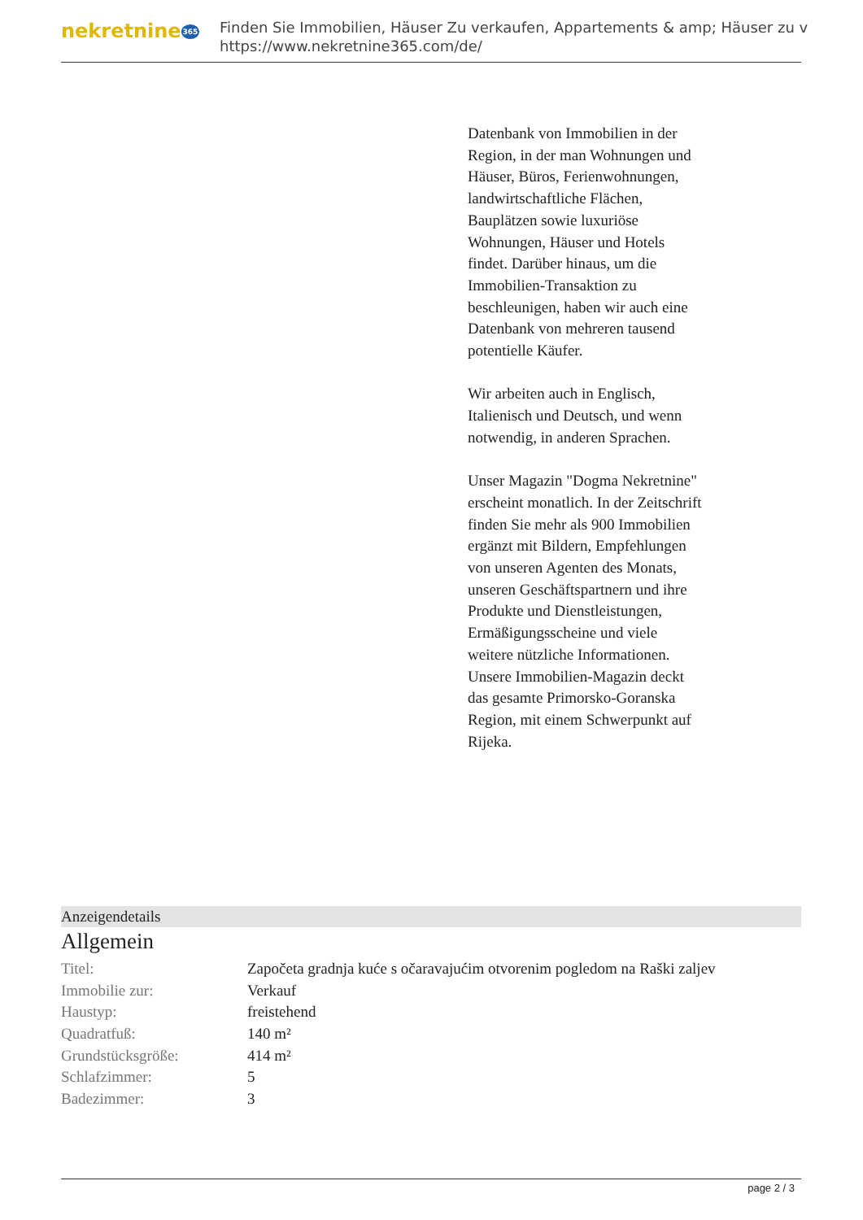nekretnine365
Finden Sie Immobilien, Häuser Zu verkaufen, Appartements & amp; Häuser zu v
https://www.nekretnine365.com/de/
Datenbank von Immobilien in der Region, in der man Wohnungen und Häuser, Büros, Ferienwohnungen, landwirtschaftliche Flächen, Bauplätzen sowie luxuriöse Wohnungen, Häuser und Hotels findet. Darüber hinaus, um die Immobilien-Transaktion zu beschleunigen, haben wir auch eine Datenbank von mehreren tausend potentielle Käufer.
Wir arbeiten auch in Englisch, Italienisch und Deutsch, und wenn notwendig, in anderen Sprachen.
Unser Magazin "Dogma Nekretnine" erscheint monatlich. In der Zeitschrift finden Sie mehr als 900 Immobilien ergänzt mit Bildern, Empfehlungen von unseren Agenten des Monats, unseren Geschäftspartnern und ihre Produkte und Dienstleistungen, Ermäßigungsscheine und viele weitere nützliche Informationen. Unsere Immobilien-Magazin deckt das gesamte Primorsko-Goranska Region, mit einem Schwerpunkt auf Rijeka.
Anzeigendetails
Allgemein
| Titel: | Započeta gradnja kuće s očaravajućim otvorenim pogledom na Raški zaljev |
| Immobilie zur: | Verkauf |
| Haustyp: | freistehend |
| Quadratfuß: | 140 m² |
| Grundstücksgröße: | 414 m² |
| Schlafzimmer: | 5 |
| Badezimmer: | 3 |
page 2 / 3